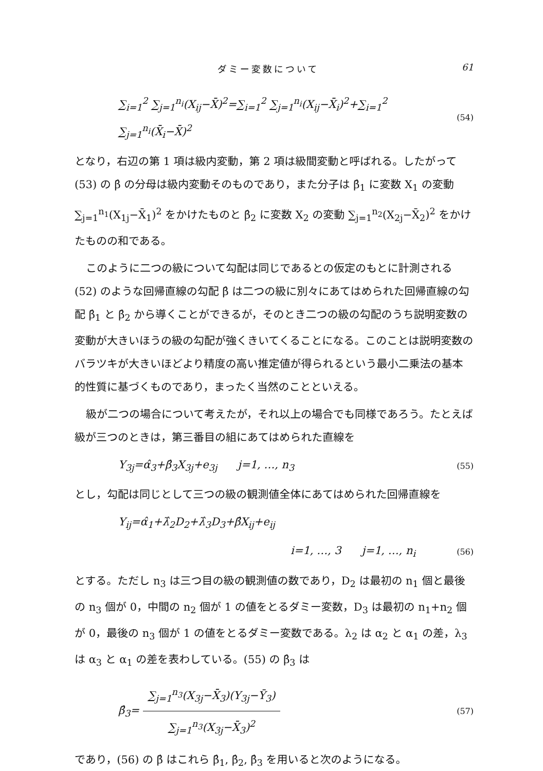ダミー変数について 61
∑<sub>i=1</sub><sup>2</sup> ∑<sub>j=1</sub><sup>n<sub>i</sub></sup>(X<sub>ij</sub>−X̄)<sup>2</sup>=∑<sub>i=1</sub><sup>2</sup> ∑<sub>j=1</sub><sup>n<sub>i</sub></sup>(X<sub>ij</sub>−X̄<sub>i</sub>)<sup>2</sup>+∑<sub>i=1</sub><sup>2</sup> ∑<sub>j=1</sub><sup>n<sub>i</sub></sup>(X̄<sub>i</sub>−X̄)<sup>2</sup> (54)
となり，右辺の第 1 項は級内変動，第 2 項は級間変動と呼ばれる。したがって (53) の β̂ の分母は級内変動そのものであり，また分子は β̂<sub>1</sub> に変数 X<sub>1</sub> の変動 ∑<sub>j=1</sub><sup>n<sub>1</sub></sup>(X<sub>1j</sub>−X̄<sub>1</sub>)<sup>2</sup> をかけたものと β̂<sub>2</sub> に変数 X<sub>2</sub> の変動 ∑<sub>j=1</sub><sup>n<sub>2</sub></sup>(X<sub>2j</sub>−X̄<sub>2</sub>)<sup>2</sup> をかけたものの和である。
このように二つの級について勾配は同じであるとの仮定のもとに計測される (52) のような回帰直線の勾配 β̂ は二つの級に別々にあてはめられた回帰直線の勾配 β̂<sub>1</sub> と β̂<sub>2</sub> から導くことができるが，そのとき二つの級の勾配のうち説明変数の変動が大きいほうの級の勾配が強くきいてくることになる。このことは説明変数のバラツキが大きいほどより精度の高い推定値が得られるという最小二乗法の基本的性質に基づくものであり，まったく当然のことといえる。
級が二つの場合について考えたが，それ以上の場合でも同様であろう。たとえば級が三つのときは，第三番目の組にあてはめられた直線を
Y<sub>3j</sub>=α̂<sub>3</sub>+β̂<sub>3</sub>X<sub>3j</sub>+e<sub>3j</sub> j=1, …, n<sub>3</sub> (55)
とし，勾配は同じとして三つの級の観測値全体にあてはめられた回帰直線を
Y<sub>ij</sub>=α̂<sub>1</sub>+λ̂<sub>2</sub>D<sub>2</sub>+λ̂<sub>3</sub>D<sub>3</sub>+β̂X<sub>ij</sub>+e<sub>ij</sub>
i=1, …, 3 j=1, …, n<sub>i</sub> (56)
とする。ただし n<sub>3</sub> は三つ目の級の観測値の数であり，D<sub>2</sub> は最初の n<sub>1</sub> 個と最後の n<sub>3</sub> 個が 0，中間の n<sub>2</sub> 個が 1 の値をとるダミー変数，D<sub>3</sub> は最初の n<sub>1</sub>+n<sub>2</sub> 個が 0，最後の n<sub>3</sub> 個が 1 の値をとるダミー変数である。λ<sub>2</sub> は α<sub>2</sub> と α<sub>1</sub> の差，λ<sub>3</sub> は α<sub>3</sub> と α<sub>1</sub> の差を表わしている。(55) の β̂<sub>3</sub> は
β̂<sub>3</sub>= ∑<sub>j=1</sub><sup>n<sub>3</sub></sup>(X<sub>3j</sub>−X̄<sub>3</sub>)(Y<sub>3j</sub>−Ȳ<sub>3</sub>) ∑<sub>j=1</sub><sup>n<sub>3</sub></sup>(X<sub>3j</sub>−X̄<sub>3</sub>)<sup>2</sup> (57)
であり，(56) の β̂ はこれら β̂<sub>1</sub>, β̂<sub>2</sub>, β̂<sub>3</sub> を用いると次のようになる。